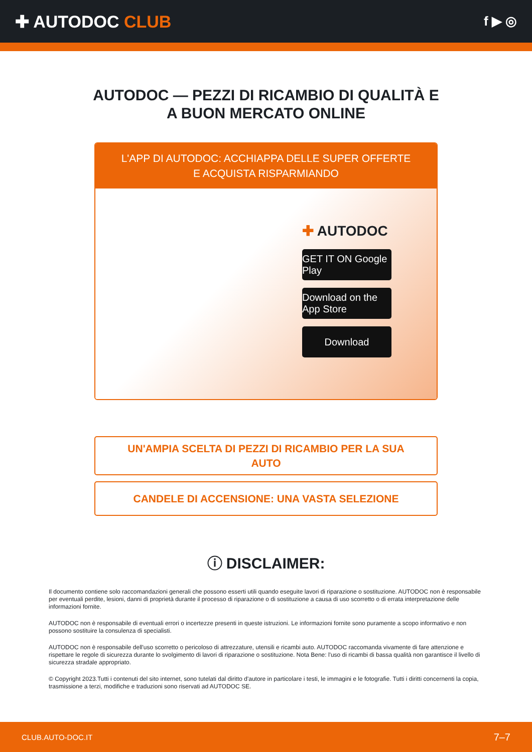✚ AUTODOC CLUB
f ▶ ◎
AUTODOC — PEZZI DI RICAMBIO DI QUALITÀ E A BUON MERCATO ONLINE
L'APP DI AUTODOC: ACCHIAPPA DELLE SUPER OFFERTE E ACQUISTA RISPARMIANDO
✚ AUTODOC
GET IT ON Google Play
Download on the App Store
Download
UN'AMPIA SCELTA DI PEZZI DI RICAMBIO PER LA SUA AUTO
CANDELE DI ACCENSIONE: UNA VASTA SELEZIONE
ⓘ DISCLAIMER:
Il documento contiene solo raccomandazioni generali che possono esserti utili quando eseguite lavori di riparazione o sostituzione. AUTODOC non è responsabile per eventuali perdite, lesioni, danni di proprietà durante il processo di riparazione o di sostituzione a causa di uso scorretto o di errata interpretazione delle informazioni fornite.
AUTODOC non è responsabile di eventuali errori o incertezze presenti in queste istruzioni. Le informazioni fornite sono puramente a scopo informativo e non possono sostituire la consulenza di specialisti.
AUTODOC non è responsabile dell'uso scorretto o pericoloso di attrezzature, utensili e ricambi auto. AUTODOC raccomanda vivamente di fare attenzione e rispettare le regole di sicurezza durante lo svolgimento di lavori di riparazione o sostituzione. Nota Bene: l'uso di ricambi di bassa qualità non garantisce il livello di sicurezza stradale appropriato.
© Copyright 2023.Tutti i contenuti del sito internet, sono tutelati dal diritto d'autore in particolare i testi, le immagini e le fotografie. Tutti i diritti concernenti la copia, trasmissione a terzi, modifiche e traduzioni sono riservati ad AUTODOC SE.
CLUB.AUTO-DOC.IT 7–7